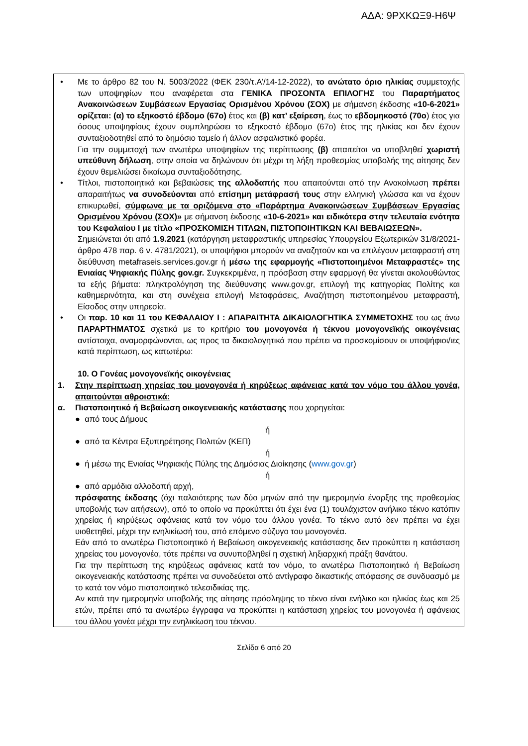ΑΔΑ: 9ΡΧΚΩΞ9-Η6Ψ
• Με το άρθρο 82 του Ν. 5003/2022 (ΦΕΚ 230/τ.Α’/14-12-2022), το ανώτατο όριο ηλικίας συμμετοχής των υποψηφίων που αναφέρεται στα ΓΕΝΙΚΑ ΠΡΟΣΟΝΤΑ ΕΠΙΛΟΓΗΣ του Παραρτήματος Ανακοινώσεων Συμβάσεων Εργασίας Ορισμένου Χρόνου (ΣΟΧ) με σήμανση έκδοσης «10-6-2021» ορίζεται: (α) το εξηκοστό έβδομο (67ο) έτος και (β) κατ’ εξαίρεση, έως το εβδομηκοστό (70ο) έτος για όσους υποψηφίους έχουν συμπληρώσει το εξηκοστό έβδομο (67ο) έτος της ηλικίας και δεν έχουν συνταξιοδοτηθεί από το δημόσιο ταμείο ή άλλον ασφαλιστικό φορέα.
Για την συμμετοχή των ανωτέρω υποψηφίων της περίπτωσης (β) απαιτείται να υποβληθεί χωριστή υπεύθυνη δήλωση, στην οποία να δηλώνουν ότι μέχρι τη λήξη προθεσμίας υποβολής της αίτησης δεν έχουν θεμελιώσει δικαίωμα συνταξιοδότησης.
• Τίτλοι, πιστοποιητικά και βεβαιώσεις της αλλοδαπής που απαιτούνται από την Ανακοίνωση πρέπει απαραιτήτως να συνοδεύονται από επίσημη μετάφρασή τους στην ελληνική γλώσσα και να έχουν επικυρωθεί, σύμφωνα με τα οριζόμενα στο «Παράρτημα Ανακοινώσεων Συμβάσεων Εργασίας Ορισμένου Χρόνου (ΣΟΧ)» με σήμανση έκδοσης «10-6-2021» και ειδικότερα στην τελευταία ενότητα του Κεφαλαίου Ι με τίτλο «ΠΡΟΣΚΟΜΙΣΗ ΤΙΤΛΩΝ, ΠΙΣΤΟΠΟΙΗΤΙΚΩΝ ΚΑΙ ΒΕΒΑΙΩΣΕΩΝ».
Σημειώνεται ότι από 1.9.2021 (κατάργηση μεταφραστικής υπηρεσίας Υπουργείου Εξωτερικών 31/8/2021- άρθρο 478 παρ. 6 ν. 4781/2021), οι υποψήφιοι μπορούν να αναζητούν και να επιλέγουν μεταφραστή στη διεύθυνση metafraseis.services.gov.gr ή μέσω της εφαρμογής «Πιστοποιημένοι Μεταφραστές» της Ενιαίας Ψηφιακής Πύλης gov.gr. Συγκεκριμένα, η πρόσβαση στην εφαρμογή θα γίνεται ακολουθώντας τα εξής βήματα: πληκτρολόγηση της διεύθυνσης www.gov.gr, επιλογή της κατηγορίας Πολίτης και καθημερινότητα, και στη συνέχεια επιλογή Μεταφράσεις, Αναζήτηση πιστοποιημένου μεταφραστή, Είσοδος στην υπηρεσία.
• Οι παρ. 10 και 11 του ΚΕΦΑΛΑΙΟΥ Ι : ΑΠΑΡΑΙΤΗΤΑ ΔΙΚΑΙΟΛΟΓΗΤΙΚΑ ΣΥΜΜΕΤΟΧΗΣ του ως άνω ΠΑΡΑΡΤΗΜΑΤΟΣ σχετικά με το κριτήριο του μονογονέα ή τέκνου μονογονεϊκής οικογένειας αντίστοιχα, αναμορφώνονται, ως προς τα δικαιολογητικά που πρέπει να προσκομίσουν οι υποψήφιοι/ιες κατά περίπτωση, ως κατωτέρω:
10. Ο Γονέας μονογονεϊκής οικογένειας
1. Στην περίπτωση χηρείας του μονογονέα ή κηρύξεως αφάνειας κατά τον νόμο του άλλου γονέα, απαιτούνται αθροιστικά:
α. Πιστοποιητικό ή Βεβαίωση οικογενειακής κατάστασης που χορηγείται:
● από τους Δήμους
ή
● από τα Κέντρα Εξυπηρέτησης Πολιτών (ΚΕΠ)
ή
● ή μέσω της Ενιαίας Ψηφιακής Πύλης της Δημόσιας Διοίκησης (www.gov.gr)
ή
● από αρμόδια αλλοδαπή αρχή,
πρόσφατης έκδοσης (όχι παλαιότερης των δύο μηνών από την ημερομηνία έναρξης της προθεσμίας υποβολής των αιτήσεων), από το οποίο να προκύπτει ότι έχει ένα (1) τουλάχιστον ανήλικο τέκνο κατόπιν χηρείας ή κηρύξεως αφάνειας κατά τον νόμο του άλλου γονέα. Το τέκνο αυτό δεν πρέπει να έχει υιοθετηθεί, μέχρι την ενηλικίωσή του, από επόμενο σύζυγο του μονογονέα.
Εάν από το ανωτέρω Πιστοποιητικό ή Βεβαίωση οικογενειακής κατάστασης δεν προκύπτει η κατάσταση χηρείας του μονογονέα, τότε πρέπει να συνυποβληθεί η σχετική ληξιαρχική πράξη θανάτου.
Για την περίπτωση της κηρύξεως αφάνειας κατά τον νόμο, το ανωτέρω Πιστοποιητικό ή Βεβαίωση οικογενειακής κατάστασης πρέπει να συνοδεύεται από αντίγραφο δικαστικής απόφασης σε συνδυασμό με το κατά τον νόμο πιστοποιητικό τελεσιδικίας της.
Αν κατά την ημερομηνία υποβολής της αίτησης πρόσληψης το τέκνο είναι ενήλικο και ηλικίας έως και 25 ετών, πρέπει από τα ανωτέρω έγγραφα να προκύπτει η κατάσταση χηρείας του μονογονέα ή αφάνειας του άλλου γονέα μέχρι την ενηλικίωση του τέκνου.
Σελίδα 6 από 20